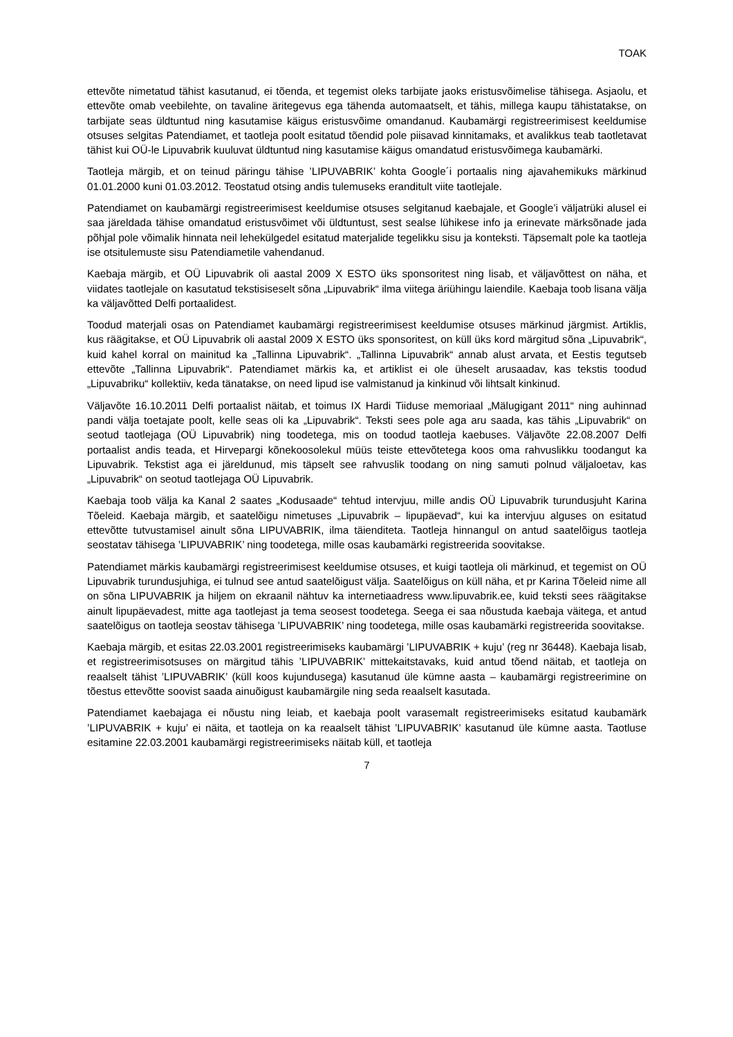TOAK
ettevõte nimetatud tähist kasutanud, ei tõenda, et tegemist oleks tarbijate jaoks eristusvõimelise tähisega. Asjaolu, et ettevõte omab veebilehte, on tavaline äritegevus ega tähenda automaatselt, et tähis, millega kaupu tähistatakse, on tarbijate seas üldtuntud ning kasutamise käigus eristusvõime omandanud. Kaubamärgi registreerimisest keeldumise otsuses selgitas Patendiamet, et taotleja poolt esitatud tõendid pole piisavad kinnitamaks, et avalikkus teab taotletavat tähist kui OÜ-le Lipuvabrik kuuluvat üldtuntud ning kasutamise käigus omandatud eristusvõimega kaubamärki.
Taotleja märgib, et on teinud päringu tähise ’LIPUVABRIK’ kohta Google´i portaalis ning ajavahemikuks märkinud 01.01.2000 kuni 01.03.2012. Teostatud otsing andis tulemuseks eranditult viite taotlejale.
Patendiamet on kaubamärgi registreerimisest keeldumise otsuses selgitanud kaebajale, et Google’i väljatrüki alusel ei saa järeldada tähise omandatud eristusvõimet või üldtuntust, sest sealse lühikese info ja erinevate märksõnade jada põhjal pole võimalik hinnata neil lehekülgedel esitatud materjalide tegelikku sisu ja konteksti. Täpsemalt pole ka taotleja ise otsitulemuste sisu Patendiametile vahendanud.
Kaebaja märgib, et OÜ Lipuvabrik oli aastal 2009 X ESTO üks sponsoritest ning lisab, et väljavõttest on näha, et viidates taotlejale on kasutatud tekstisiseselt sõna „Lipuvabrik“ ilma viitega äriühingu laiendile. Kaebaja toob lisana välja ka väljavõtted Delfi portaalidest.
Toodud materjali osas on Patendiamet kaubamärgi registreerimisest keeldumise otsuses märkinud järgmist. Artiklis, kus räägitakse, et OÜ Lipuvabrik oli aastal 2009 X ESTO üks sponsoritest, on küll üks kord märgitud sõna „Lipuvabrik“, kuid kahel korral on mainitud ka „Tallinna Lipuvabrik“. „Tallinna Lipuvabrik“ annab alust arvata, et Eestis tegutseb ettevõte „Tallinna Lipuvabrik“. Patendiamet märkis ka, et artiklist ei ole üheselt arusaadav, kas tekstis toodud „Lipuvabriku“ kollektiiv, keda tänatakse, on need lipud ise valmistanud ja kinkinud või lihtsalt kinkinud.
Väljavõte 16.10.2011 Delfi portaalist näitab, et toimus IX Hardi Tiiduse memoriaal „Mälugigant 2011“ ning auhinnad pandi välja toetajate poolt, kelle seas oli ka „Lipuvabrik“. Teksti sees pole aga aru saada, kas tähis „Lipuvabrik“ on seotud taotlejaga (OÜ Lipuvabrik) ning toodetega, mis on toodud taotleja kaebuses. Väljavõte 22.08.2007 Delfi portaalist andis teada, et Hirvepargi kõnekoosolekul müüs teiste ettevõtetega koos oma rahvuslikku toodangut ka Lipuvabrik. Tekstist aga ei järeldunud, mis täpselt see rahvuslik toodang on ning samuti polnud väljaloetav, kas „Lipuvabrik“ on seotud taotlejaga OÜ Lipuvabrik.
Kaebaja toob välja ka Kanal 2 saates „Kodusaade“ tehtud intervjuu, mille andis OÜ Lipuvabrik turundusjuht Karina Tõeleid. Kaebaja märgib, et saatelõigu nimetuses „Lipuvabrik – lipupäevad“, kui ka intervjuu alguses on esitatud ettevõtte tutvustamisel ainult sõna LIPUVABRIK, ilma täienditeta. Taotleja hinnangul on antud saatelõigus taotleja seostatav tähisega ’LIPUVABRIK’ ning toodetega, mille osas kaubamärki registreerida soovitakse.
Patendiamet märkis kaubamärgi registreerimisest keeldumise otsuses, et kuigi taotleja oli märkinud, et tegemist on OÜ Lipuvabrik turundusjuhiga, ei tulnud see antud saatelõigust välja. Saatelõigus on küll näha, et pr Karina Tõeleid nime all on sõna LIPUVABRIK ja hiljem on ekraanil nähtuv ka internetiaadress www.lipuvabrik.ee, kuid teksti sees räägitakse ainult lipupäevadest, mitte aga taotlejast ja tema seosest toodetega. Seega ei saa nõustuda kaebaja väitega, et antud saatelõigus on taotleja seostav tähisega ’LIPUVABRIK’ ning toodetega, mille osas kaubamärki registreerida soovitakse.
Kaebaja märgib, et esitas 22.03.2001 registreerimiseks kaubamärgi ’LIPUVABRIK + kuju’ (reg nr 36448). Kaebaja lisab, et registreerimisotsuses on märgitud tähis ’LIPUVABRIK’ mittekaitstavaks, kuid antud tõend näitab, et taotleja on reaalselt tähist ’LIPUVABRIK’ (küll koos kujundusega) kasutanud üle kümne aasta – kaubamärgi registreerimine on tõestus ettevõtte soovist saada ainuõigust kaubamärgile ning seda reaalselt kasutada.
Patendiamet kaebajaga ei nõustu ning leiab, et kaebaja poolt varasemalt registreerimiseks esitatud kaubamärk ’LIPUVABRIK + kuju’ ei näita, et taotleja on ka reaalselt tähist ’LIPUVABRIK’ kasutanud üle kümne aasta. Taotluse esitamine 22.03.2001 kaubamärgi registreerimiseks näitab küll, et taotleja
7